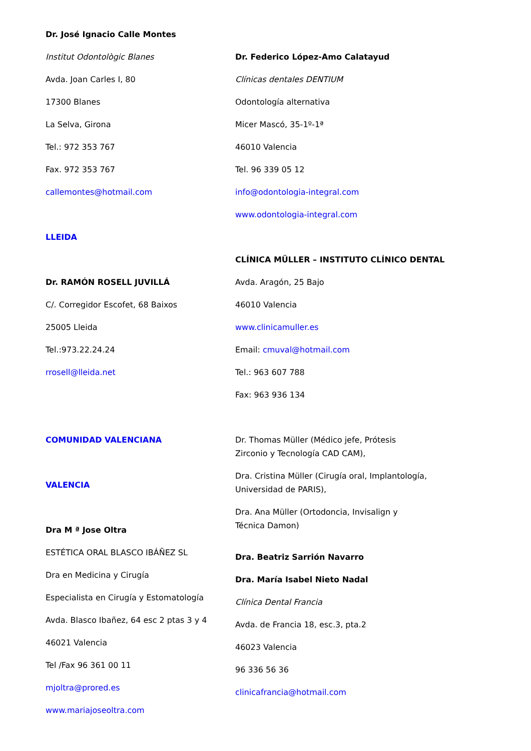Dr. José Ignacio Calle Montes
Institut Odontològic Blanes
Avda. Joan Carles I, 80
17300 Blanes
La Selva, Girona
Tel.: 972 353 767
Fax. 972 353 767
callemontes@hotmail.com
LLEIDA
Dr. RAMÓN ROSELL JUVILLÁ
C/. Corregidor Escofet, 68 Baixos
25005 Lleida
Tel.:973.22.24.24
rrosell@lleida.net
COMUNIDAD VALENCIANA
VALENCIA
Dra M ª Jose Oltra
ESTÉTICA ORAL BLASCO IBÁÑEZ SL
Dra en Medicina y Cirugía
Especialista en Cirugía y Estomatología
Avda. Blasco Ibañez, 64 esc 2 ptas 3 y 4
46021 Valencia
Tel /Fax 96 361 00 11
mjoltra@prored.es
www.mariajoseoltra.com
Dr. Federico López-Amo Calatayud
Clínicas dentales DENTIUM
Odontología alternativa
Micer Mascó, 35-1º-1ª
46010 Valencia
Tel. 96 339 05 12
info@odontologia-integral.com
www.odontologia-integral.com
CLÍNICA MÜLLER – INSTITUTO CLÍNICO DENTAL
Avda. Aragón, 25 Bajo
46010 Valencia
www.clinicamuller.es
Email: cmuval@hotmail.com
Tel.: 963 607 788
Fax: 963 936 134
Dr. Thomas Müller (Médico jefe, Prótesis
Zirconio y Tecnología CAD CAM),
Dra. Cristina Müller (Cirugía oral, Implantología,
Universidad de PARIS),
Dra. Ana Müller (Ortodoncia, Invisalign y
Técnica Damon)
Dra. Beatriz Sarrión Navarro
Dra. María Isabel Nieto Nadal
Clínica Dental Francia
Avda. de Francia 18, esc.3, pta.2
46023 Valencia
96 336 56 36
clinicafrancia@hotmail.com